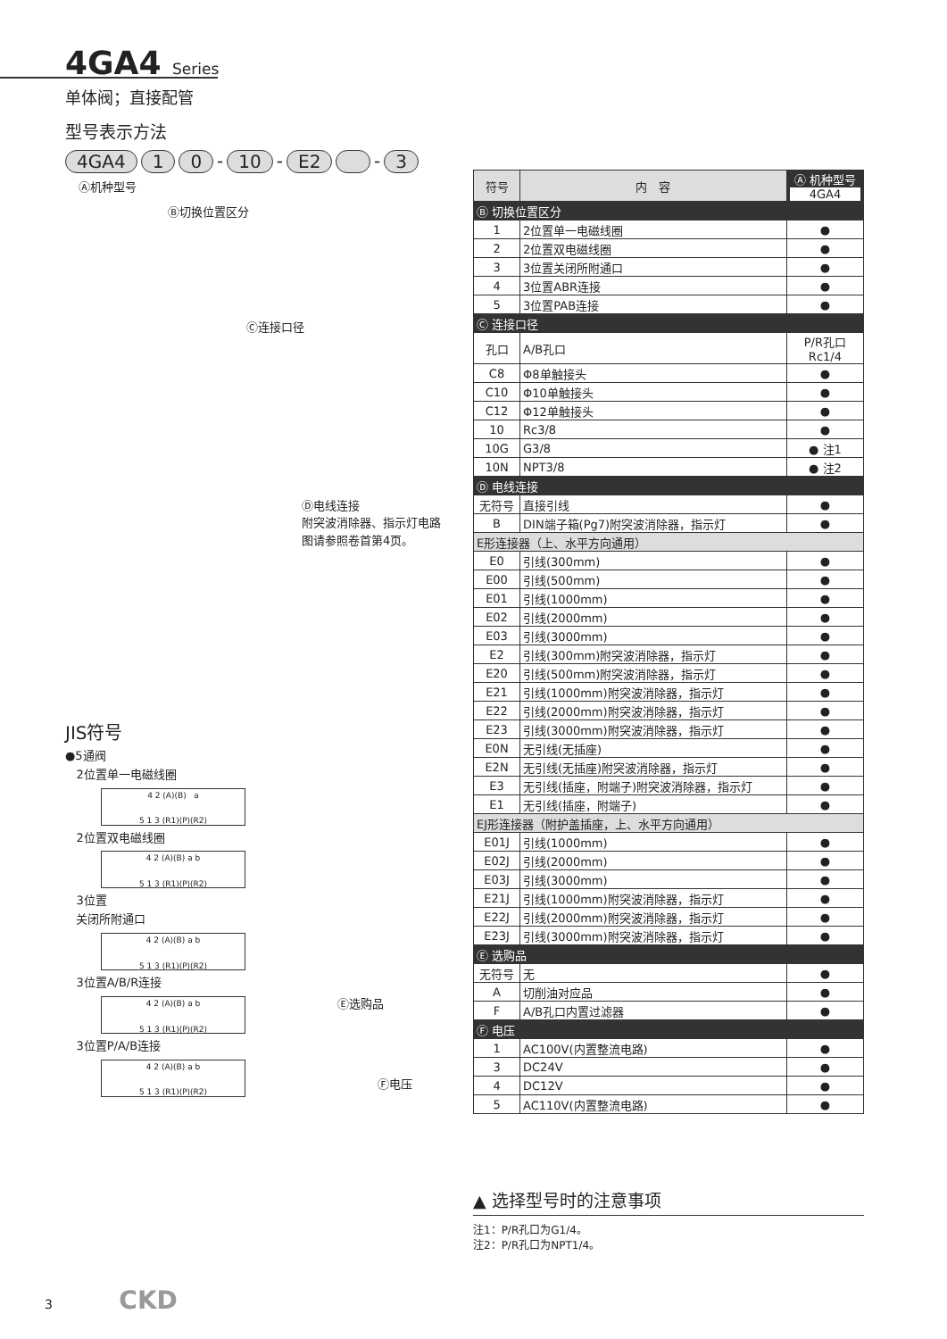4GA4 Series
单体阀；直接配管
型号表示方法
4GA4 1 0 - 10 - E2 - 3
Ⓐ机种型号
Ⓑ切换位置区分
Ⓒ连接口径
Ⓓ电线连接
附突波消除器、指示灯电路
图请参照卷首第4页。
Ⓔ选购品
Ⓕ电压
JIS符号
●5通阀
2位置单一电磁线圈
4 2 (A)(B) a
5 1 3 (R1)(P)(R2)
2位置双电磁线圈
4 2 (A)(B) a b
5 1 3 (R1)(P)(R2)
3位置
关闭所附通口
4 2 (A)(B) a b
5 1 3 (R1)(P)(R2)
3位置A/B/R连接
4 2 (A)(B) a b
5 1 3 (R1)(P)(R2)
3位置P/A/B连接
4 2 (A)(B) a b
5 1 3 (R1)(P)(R2)
| 符号 | 内 容 | Ⓐ 机种型号 4GA4 |
| --- | --- | --- |
| Ⓑ 切换位置区分 | | |
| 1 | 2位置单一电磁线圈 | ● |
| 2 | 2位置双电磁线圈 | ● |
| 3 | 3位置关闭所附通口 | ● |
| 4 | 3位置ABR连接 | ● |
| 5 | 3位置PAB连接 | ● |
| Ⓒ 连接口径 | | |
| 孔口 | A/B孔口 | P/R孔口 Rc1/4 |
| C8 | Φ8单触接头 | ● |
| C10 | Φ10单触接头 | ● |
| C12 | Φ12单触接头 | ● |
| 10 | Rc3/8 | ● |
| 10G | G3/8 | ● 注1 |
| 10N | NPT3/8 | ● 注2 |
| Ⓓ 电线连接 | | |
| 无符号 | 直接引线 | ● |
| B | DIN端子箱(Pg7)附突波消除器，指示灯 | ● |
| E形连接器（上、水平方向通用） | | |
| E0 | 引线(300mm) | ● |
| E00 | 引线(500mm) | ● |
| E01 | 引线(1000mm) | ● |
| E02 | 引线(2000mm) | ● |
| E03 | 引线(3000mm) | ● |
| E2 | 引线(300mm)附突波消除器，指示灯 | ● |
| E20 | 引线(500mm)附突波消除器，指示灯 | ● |
| E21 | 引线(1000mm)附突波消除器，指示灯 | ● |
| E22 | 引线(2000mm)附突波消除器，指示灯 | ● |
| E23 | 引线(3000mm)附突波消除器，指示灯 | ● |
| E0N | 无引线(无插座) | ● |
| E2N | 无引线(无插座)附突波消除器，指示灯 | ● |
| E3 | 无引线(插座，附端子)附突波消除器，指示灯 | ● |
| E1 | 无引线(插座，附端子) | ● |
| EJ形连接器（附护盖插座，上、水平方向通用） | | |
| E01J | 引线(1000mm) | ● |
| E02J | 引线(2000mm) | ● |
| E03J | 引线(3000mm) | ● |
| E21J | 引线(1000mm)附突波消除器，指示灯 | ● |
| E22J | 引线(2000mm)附突波消除器，指示灯 | ● |
| E23J | 引线(3000mm)附突波消除器，指示灯 | ● |
| Ⓔ 选购品 | | |
| 无符号 | 无 | ● |
| A | 切削油对应品 | ● |
| F | A/B孔口内置过滤器 | ● |
| Ⓕ 电压 | | |
| 1 | AC100V(内置整流电路) | ● |
| 3 | DC24V | ● |
| 4 | DC12V | ● |
| 5 | AC110V(内置整流电路) | ● |
▲ 选择型号时的注意事项
注1：P/R孔口为G1/4。
注2：P/R孔口为NPT1/4。
3 CKD